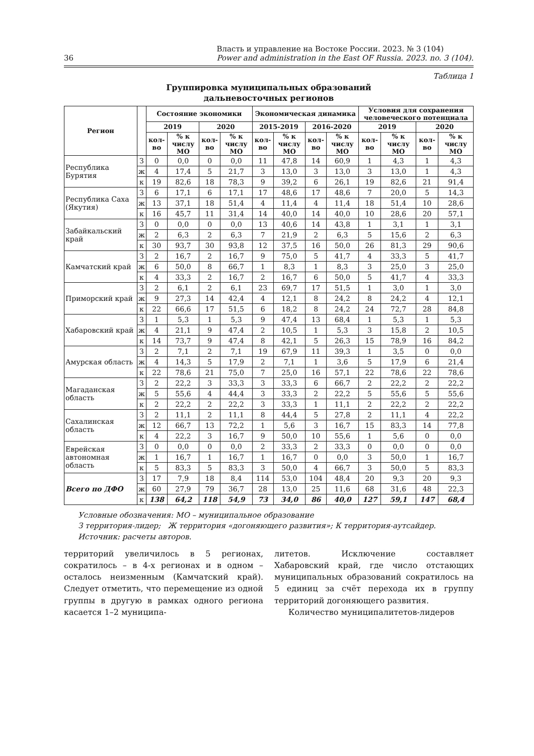36 Власть и управление на Востоке России. 2023. № 3 (104)
Power and administration in the East OF Russia. 2023. no. 3 (104).
Таблица 1
Группировка муниципальных образований
дальневосточных регионов
| Регион | | Состояние экономики | | | | Экономическая динамика | | | | Условия для сохранения человеческого потенциала | | | |
| --- | --- | --- | --- | --- | --- | --- | --- | --- | --- | --- | --- | --- | --- |
| | | 2019 | | 2020 | | 2015-2019 | | 2016-2020 | | 2019 | | 2020 | |
| | | кол-во | % к числу МО | кол-во | % к числу МО | кол-во | % к числу МО | кол-во | % к числу МО | кол-во | % к числу МО | кол-во | % к числу МО |
| Республика Бурятия | З | 0 | 0,0 | 0 | 0,0 | 11 | 47,8 | 14 | 60,9 | 1 | 4,3 | 1 | 4,3 |
| | ж | 4 | 17,4 | 5 | 21,7 | 3 | 13,0 | 3 | 13,0 | 3 | 13,0 | 1 | 4,3 |
| | к | 19 | 82,6 | 18 | 78,3 | 9 | 39,2 | 6 | 26,1 | 19 | 82,6 | 21 | 91,4 |
| Республика Саха (Якутия) | З | 6 | 17,1 | 6 | 17,1 | 17 | 48,6 | 17 | 48,6 | 7 | 20,0 | 5 | 14,3 |
| | ж | 13 | 37,1 | 18 | 51,4 | 4 | 11,4 | 4 | 11,4 | 18 | 51,4 | 10 | 28,6 |
| | к | 16 | 45,7 | 11 | 31,4 | 14 | 40,0 | 14 | 40,0 | 10 | 28,6 | 20 | 57,1 |
| Забайкальский край | З | 0 | 0,0 | 0 | 0,0 | 13 | 40,6 | 14 | 43,8 | 1 | 3,1 | 1 | 3,1 |
| | ж | 2 | 6,3 | 2 | 6,3 | 7 | 21,9 | 2 | 6,3 | 5 | 15,6 | 2 | 6,3 |
| | к | 30 | 93,7 | 30 | 93,8 | 12 | 37,5 | 16 | 50,0 | 26 | 81,3 | 29 | 90,6 |
| Камчатский край | З | 2 | 16,7 | 2 | 16,7 | 9 | 75,0 | 5 | 41,7 | 4 | 33,3 | 5 | 41,7 |
| | ж | 6 | 50,0 | 8 | 66,7 | 1 | 8,3 | 1 | 8,3 | 3 | 25,0 | 3 | 25,0 |
| | к | 4 | 33,3 | 2 | 16,7 | 2 | 16,7 | 6 | 50,0 | 5 | 41,7 | 4 | 33,3 |
| Приморский край | З | 2 | 6,1 | 2 | 6,1 | 23 | 69,7 | 17 | 51,5 | 1 | 3,0 | 1 | 3,0 |
| | ж | 9 | 27,3 | 14 | 42,4 | 4 | 12,1 | 8 | 24,2 | 8 | 24,2 | 4 | 12,1 |
| | к | 22 | 66,6 | 17 | 51,5 | 6 | 18,2 | 8 | 24,2 | 24 | 72,7 | 28 | 84,8 |
| Хабаровский край | З | 1 | 5,3 | 1 | 5,3 | 9 | 47,4 | 13 | 68,4 | 1 | 5,3 | 1 | 5,3 |
| | ж | 4 | 21,1 | 9 | 47,4 | 2 | 10,5 | 1 | 5,3 | 3 | 15,8 | 2 | 10,5 |
| | к | 14 | 73,7 | 9 | 47,4 | 8 | 42,1 | 5 | 26,3 | 15 | 78,9 | 16 | 84,2 |
| Амурская область | З | 2 | 7,1 | 2 | 7,1 | 19 | 67,9 | 11 | 39,3 | 1 | 3,5 | 0 | 0,0 |
| | ж | 4 | 14,3 | 5 | 17,9 | 2 | 7,1 | 1 | 3,6 | 5 | 17,9 | 6 | 21,4 |
| | к | 22 | 78,6 | 21 | 75,0 | 7 | 25,0 | 16 | 57,1 | 22 | 78,6 | 22 | 78,6 |
| Магаданская область | З | 2 | 22,2 | 3 | 33,3 | 3 | 33,3 | 6 | 66,7 | 2 | 22,2 | 2 | 22,2 |
| | ж | 5 | 55,6 | 4 | 44,4 | 3 | 33,3 | 2 | 22,2 | 5 | 55,6 | 5 | 55,6 |
| | к | 2 | 22,2 | 2 | 22,2 | 3 | 33,3 | 1 | 11,1 | 2 | 22,2 | 2 | 22,2 |
| Сахалинская область | З | 2 | 11,1 | 2 | 11,1 | 8 | 44,4 | 5 | 27,8 | 2 | 11,1 | 4 | 22,2 |
| | ж | 12 | 66,7 | 13 | 72,2 | 1 | 5,6 | 3 | 16,7 | 15 | 83,3 | 14 | 77,8 |
| | к | 4 | 22,2 | 3 | 16,7 | 9 | 50,0 | 10 | 55,6 | 1 | 5,6 | 0 | 0,0 |
| Еврейская автономная область | З | 0 | 0,0 | 0 | 0,0 | 2 | 33,3 | 2 | 33,3 | 0 | 0,0 | 0 | 0,0 |
| | ж | 1 | 16,7 | 1 | 16,7 | 1 | 16,7 | 0 | 0,0 | 3 | 50,0 | 1 | 16,7 |
| | к | 5 | 83,3 | 5 | 83,3 | 3 | 50,0 | 4 | 66,7 | 3 | 50,0 | 5 | 83,3 |
| Всего по ДФО | З | 17 | 7,9 | 18 | 8,4 | 114 | 53,0 | 104 | 48,4 | 20 | 9,3 | 20 | 9,3 |
| | ж | 60 | 27,9 | 79 | 36,7 | 28 | 13,0 | 25 | 11,6 | 68 | 31,6 | 48 | 22,3 |
| | к | 138 | 64,2 | 118 | 54,9 | 73 | 34,0 | 86 | 40,0 | 127 | 59,1 | 147 | 68,4 |
Условные обозначения: МО – муниципальное образование
З территория-лидер; Ж территория «догоняющего развития»; К территория-аутсайдер.
Источник: расчеты авторов.
территорий увеличилось в 5 регионах, сократилось – в 4-х регионах и в одном – осталось неизменным (Камчатский край). Следует отметить, что перемещение из одной группы в другую в рамках одного региона касается 1–2 муниципа-
литетов. Исключение составляет Хабаровский край, где число отстающих муниципальных образований сократилось на 5 единиц за счёт перехода их в группу территорий догоняющего развития.
Количество муниципалитетов-лидеров